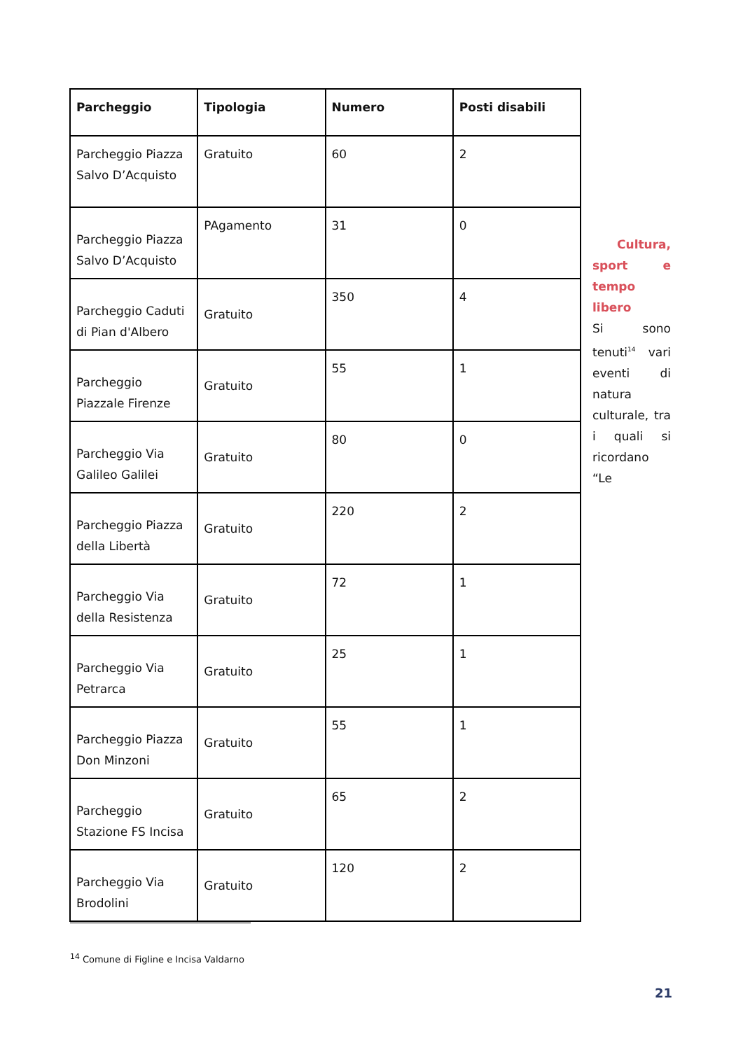| Parcheggio | Tipologia | Numero | Posti disabili |
| --- | --- | --- | --- |
| Parcheggio Piazza Salvo D’Acquisto | Gratuito | 60 | 2 |
| Parcheggio Piazza Salvo D’Acquisto | PAgamento | 31 | 0 |
| Parcheggio Caduti di Pian d'Albero | Gratuito | 350 | 4 |
| Parcheggio Piazzale Firenze | Gratuito | 55 | 1 |
| Parcheggio Via Galileo Galilei | Gratuito | 80 | 0 |
| Parcheggio Piazza della Libertà | Gratuito | 220 | 2 |
| Parcheggio Via della Resistenza | Gratuito | 72 | 1 |
| Parcheggio Via Petrarca | Gratuito | 25 | 1 |
| Parcheggio Piazza Don Minzoni | Gratuito | 55 | 1 |
| Parcheggio Stazione FS Incisa | Gratuito | 65 | 2 |
| Parcheggio Via Brodolini | Gratuito | 120 | 2 |
Cultura,
sport e tempo libero
Si sono tenuti<sup>14</sup> vari eventi di natura culturale, tra i quali si ricordano “Le
<sup>14</sup> Comune di Figline e Incisa Valdarno
21